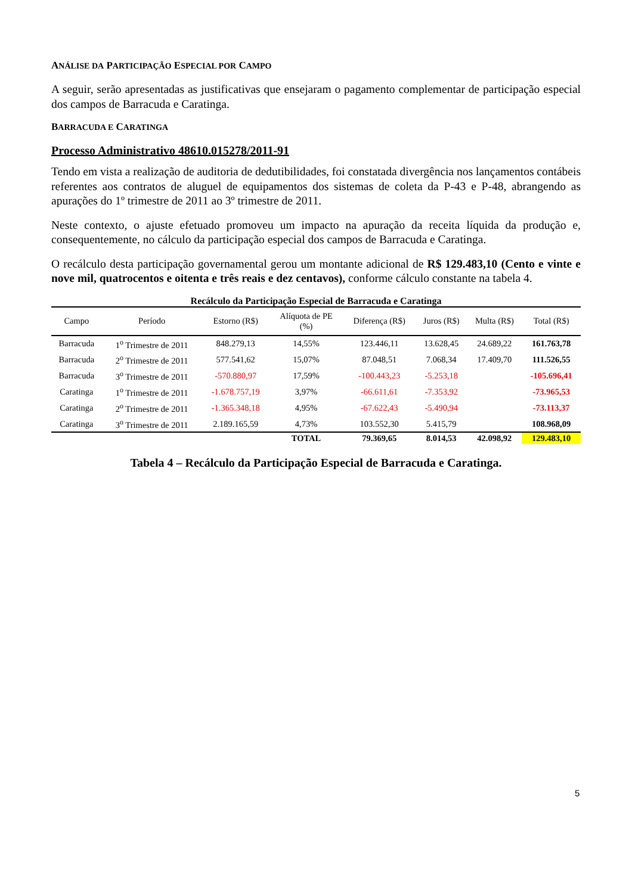ANÁLISE DA PARTICIPAÇÃO ESPECIAL POR CAMPO
A seguir, serão apresentadas as justificativas que ensejaram o pagamento complementar de participação especial dos campos de Barracuda e Caratinga.
BARRACUDA E CARATINGA
Processo Administrativo 48610.015278/2011-91
Tendo em vista a realização de auditoria de dedutibilidades, foi constatada divergência nos lançamentos contábeis referentes aos contratos de aluguel de equipamentos dos sistemas de coleta da P-43 e P-48, abrangendo as apurações do 1º trimestre de 2011 ao 3º trimestre de 2011.
Neste contexto, o ajuste efetuado promoveu um impacto na apuração da receita líquida da produção e, consequentemente, no cálculo da participação especial dos campos de Barracuda e Caratinga.
O recálculo desta participação governamental gerou um montante adicional de R$ 129.483,10 (Cento e vinte e nove mil, quatrocentos e oitenta e três reais e dez centavos), conforme cálculo constante na tabela 4.
Recálculo da Participação Especial de Barracuda e Caratinga
| Campo | Período | Estorno (R$) | Alíquota de PE (%) | Diferença (R$) | Juros (R$) | Multa (R$) | Total (R$) |
| --- | --- | --- | --- | --- | --- | --- | --- |
| Barracuda | 1<sup>o</sup> Trimestre de 2011 | 848.279,13 | 14,55% | 123.446,11 | 13.628,45 | 24.689,22 | 161.763,78 |
| Barracuda | 2<sup>o</sup> Trimestre de 2011 | 577.541,62 | 15,07% | 87.048,51 | 7.068,34 | 17.409,70 | 111.526,55 |
| Barracuda | 3<sup>o</sup> Trimestre de 2011 | -570.880,97 | 17,59% | -100.443,23 | -5.253,18 | | -105.696,41 |
| Caratinga | 1<sup>o</sup> Trimestre de 2011 | -1.678.757,19 | 3,97% | -66.611,61 | -7.353,92 | | -73.965,53 |
| Caratinga | 2<sup>o</sup> Trimestre de 2011 | -1.365.348,18 | 4,95% | -67.622,43 | -5.490,94 | | -73.113,37 |
| Caratinga | 3<sup>o</sup> Trimestre de 2011 | 2.189.165,59 | 4,73% | 103.552,30 | 5.415,79 | | 108.968,09 |
| | | | TOTAL | 79.369,65 | 8.014,53 | 42.098,92 | 129.483,10 |
Tabela 4 – Recálculo da Participação Especial de Barracuda e Caratinga.
5